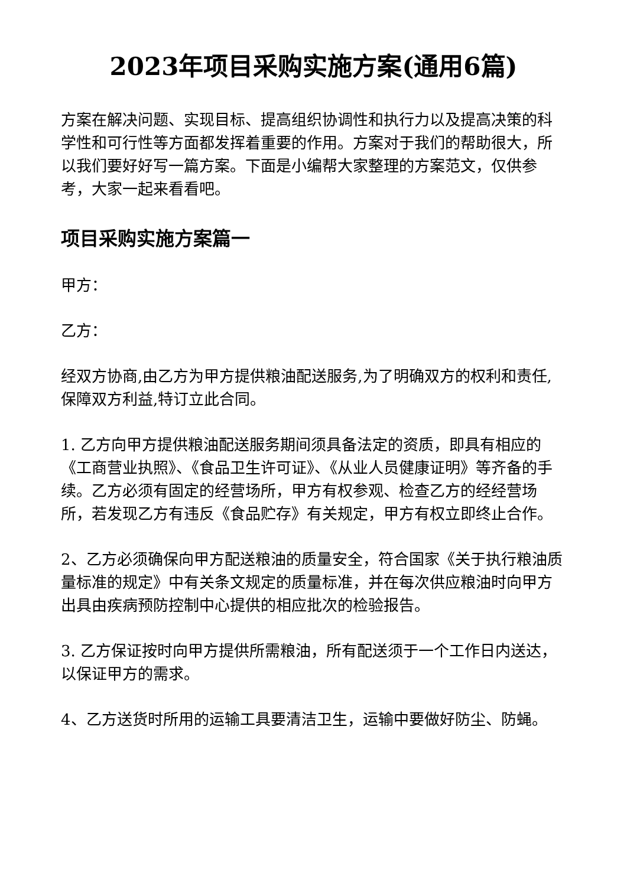2023年项目采购实施方案(通用6篇)
方案在解决问题、实现目标、提高组织协调性和执行力以及提高决策的科学性和可行性等方面都发挥着重要的作用。方案对于我们的帮助很大，所以我们要好好写一篇方案。下面是小编帮大家整理的方案范文，仅供参考，大家一起来看看吧。
项目采购实施方案篇一
甲方：
乙方：
经双方协商,由乙方为甲方提供粮油配送服务,为了明确双方的权利和责任,保障双方利益,特订立此合同。
1. 乙方向甲方提供粮油配送服务期间须具备法定的资质，即具有相应的《工商营业执照》、《食品卫生许可证》、《从业人员健康证明》等齐备的手续。乙方必须有固定的经营场所，甲方有权参观、检查乙方的经经营场所，若发现乙方有违反《食品贮存》有关规定，甲方有权立即终止合作。
2、乙方必须确保向甲方配送粮油的质量安全，符合国家《关于执行粮油质量标准的规定》中有关条文规定的质量标准，并在每次供应粮油时向甲方出具由疾病预防控制中心提供的相应批次的检验报告。
3. 乙方保证按时向甲方提供所需粮油，所有配送须于一个工作日内送达，以保证甲方的需求。
4、乙方送货时所用的运输工具要清洁卫生，运输中要做好防尘、防蝇。